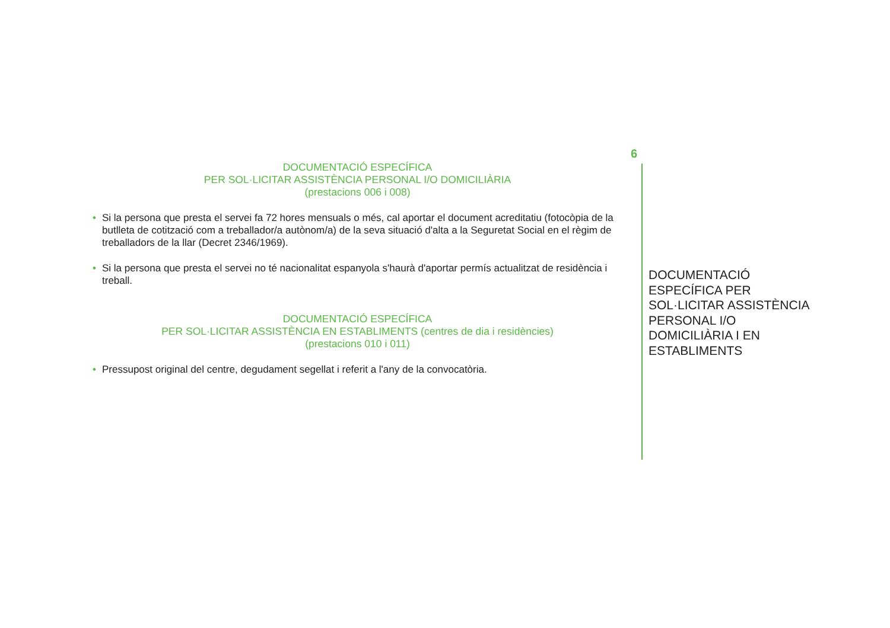DOCUMENTACIÓ ESPECÍFICA
PER SOL·LICITAR ASSISTÈNCIA PERSONAL I/O DOMICILIÀRIA
(prestacions 006 i 008)
• Si la persona que presta el servei fa 72 hores mensuals o més, cal aportar el document acreditatiu (fotocòpia de la butlleta de cotització com a treballador/a autònom/a) de la seva situació d'alta a la Seguretat Social en el règim de treballadors de la llar (Decret 2346/1969).
• Si la persona que presta el servei no té nacionalitat espanyola s'haurà d'aportar permís actualitzat de residència i treball.
DOCUMENTACIÓ ESPECÍFICA
PER SOL·LICITAR ASSISTÈNCIA EN ESTABLIMENTS (centres de dia i residències)
(prestacions 010 i 011)
• Pressupost original del centre, degudament segellat i referit a l'any de la convocatòria.
6
DOCUMENTACIÓ ESPECÍFICA PER SOL·LICITAR ASSISTÈNCIA PERSONAL I/O DOMICILIÀRIA I EN ESTABLIMENTS